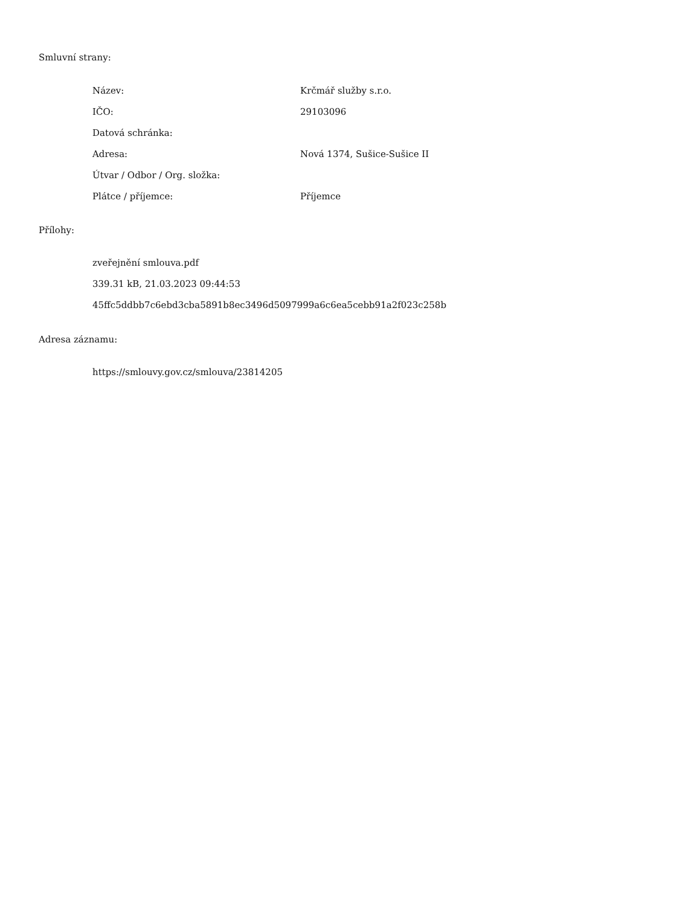Smluvní strany:
| Název: | Krčmář služby s.r.o. |
| IČO: | 29103096 |
| Datová schránka: | |
| Adresa: | Nová 1374, Sušice-Sušice II |
| Útvar / Odbor / Org. složka: | |
| Plátce / příjemce: | Příjemce |
Přílohy:
zveřejnění smlouva.pdf
339.31 kB, 21.03.2023 09:44:53
45ffc5ddbb7c6ebd3cba5891b8ec3496d5097999a6c6ea5cebb91a2f023c258b
Adresa záznamu:
https://smlouvy.gov.cz/smlouva/23814205